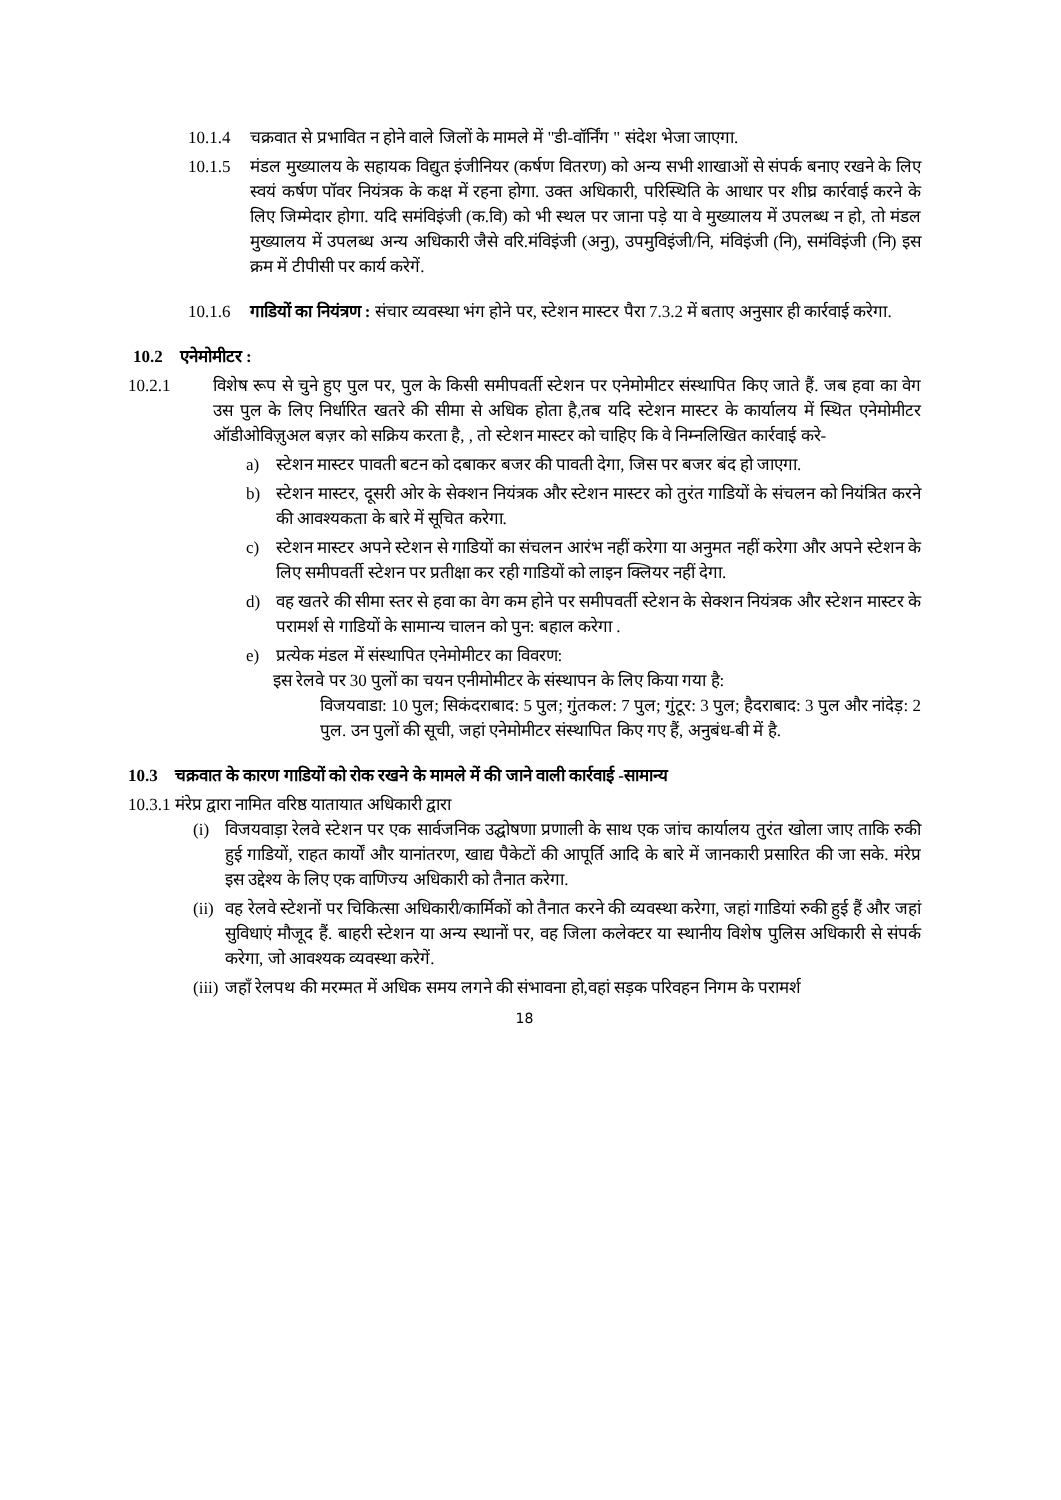10.1.4 चक्रवात से प्रभावित न होने वाले जिलों के मामले में "डी-वॉर्निंग " संदेश भेजा जाएगा.
10.1.5 मंडल मुख्यालय के सहायक विद्युत इंजीनियर (कर्षण वितरण) को अन्य सभी शाखाओं से संपर्क बनाए रखने के लिए स्वयं कर्षण पॉवर नियंत्रक के कक्ष में रहना होगा. उक्त अधिकारी, परिस्थिति के आधार पर शीघ्र कार्रवाई करने के लिए जिम्मेदार होगा. यदि समंविइंजी (क.वि) को भी स्थल पर जाना पड़े या वे मुख्यालय में उपलब्ध न हो, तो मंडल मुख्यालय में उपलब्ध अन्य अधिकारी जैसे वरि.मंविइंजी (अनु), उपमुविइंजी/नि, मंविइंजी (नि), समंविइंजी (नि) इस क्रम में टीपीसी पर कार्य करेगें.
10.1.6 गाडियों का नियंत्रण : संचार व्यवस्था भंग होने पर, स्टेशन मास्टर पैरा 7.3.2 में बताए अनुसार ही कार्रवाई करेगा.
10.2 एनेमोमीटर :
10.2.1 विशेष रूप से चुने हुए पुल पर, पुल के किसी समीपवर्ती स्टेशन पर एनेमोमीटर संस्थापित किए जाते हैं. जब हवा का वेग उस पुल के लिए निर्धारित खतरे की सीमा से अधिक होता है,तब यदि स्टेशन मास्टर के कार्यालय में स्थित एनेमोमीटर ऑडीओविज़ुअल बज़र को सक्रिय करता है, , तो स्टेशन मास्टर को चाहिए कि वे निम्नलिखित कार्रवाई करे-
a) स्टेशन मास्टर पावती बटन को दबाकर बजर की पावती देगा, जिस पर बजर बंद हो जाएगा.
b) स्टेशन मास्टर, दूसरी ओर के सेक्शन नियंत्रक और स्टेशन मास्टर को तुरंत गाडियों के संचलन को नियंत्रित करने की आवश्यकता के बारे में सूचित करेगा.
c) स्टेशन मास्टर अपने स्टेशन से गाडियों का संचलन आरंभ नहीं करेगा या अनुमत नहीं करेगा और अपने स्टेशन के लिए समीपवर्ती स्टेशन पर प्रतीक्षा कर रही गाडियों को लाइन क्लियर नहीं देगा.
d) वह खतरे की सीमा स्तर से हवा का वेग कम होने पर समीपवर्ती स्टेशन के सेक्शन नियंत्रक और स्टेशन मास्टर के परामर्श से गाडियों के सामान्य चालन को पुन: बहाल करेगा .
e) प्रत्येक मंडल में संस्थापित एनेमोमीटर का विवरण:
इस रेलवे पर 30 पुलों का चयन एनीमोमीटर के संस्थापन के लिए किया गया है:
विजयवाडा: 10 पुल; सिकंदराबाद: 5 पुल; गुंतकल: 7 पुल; गुंटूर: 3 पुल; हैदराबाद: 3 पुल और नांदेड़: 2 पुल. उन पुलों की सूची, जहां एनेमोमीटर संस्थापित किए गए हैं, अनुबंध-बी में है.
10.3 चक्रवात के कारण गाडियों को रोक रखने के मामले में की जाने वाली कार्रवाई -सामान्य
10.3.1 मंरेप्र द्वारा नामित वरिष्ठ यातायात अधिकारी द्वारा
(i) विजयवाड़ा रेलवे स्टेशन पर एक सार्वजनिक उद्घोषणा प्रणाली के साथ एक जांच कार्यालय तुरंत खोला जाए ताकि रुकी हुई गाडियों, राहत कार्यों और यानांतरण, खाद्य पैकेटों की आपूर्ति आदि के बारे में जानकारी प्रसारित की जा सके. मंरेप्र इस उद्देश्य के लिए एक वाणिज्य अधिकारी को तैनात करेगा.
(ii) वह रेलवे स्टेशनों पर चिकित्सा अधिकारी/कार्मिकों को तैनात करने की व्यवस्था करेगा, जहां गाडियां रुकी हुई हैं और जहां सुविधाएं मौजूद हैं. बाहरी स्टेशन या अन्य स्थानों पर, वह जिला कलेक्टर या स्थानीय विशेष पुलिस अधिकारी से संपर्क करेगा, जो आवश्यक व्यवस्था करेगें.
(iii) जहाँ रेलपथ की मरम्मत में अधिक समय लगने की संभावना हो,वहां सड़क परिवहन निगम के परामर्श
18